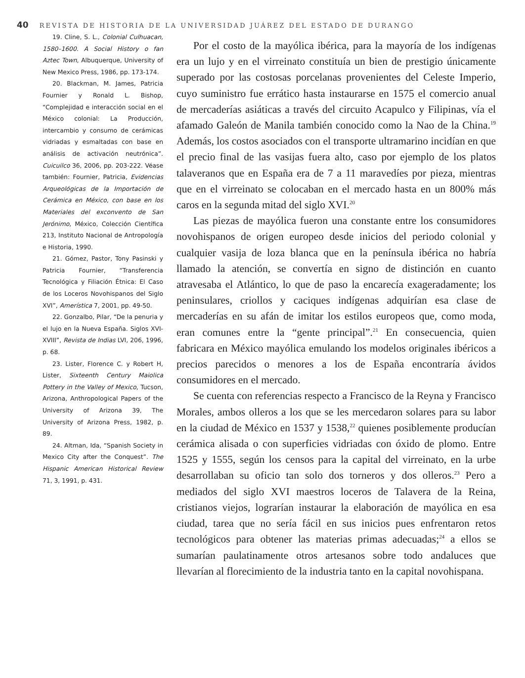40 REVISTA DE HISTORIA DE LA UNIVERSIDAD JUÁREZ DEL ESTADO DE DURANGO
19. Cline, S. L., Colonial Culhuacan, 1580–1600. A Social History o fan Aztec Town, Albuquerque, University of New Mexico Press, 1986, pp. 173-174.
20. Blackman, M. James, Patricia Fournier y Ronald L. Bishop, “Complejidad e interacción social en el México colonial: La Producción, intercambio y consumo de cerámicas vidriadas y esmaltadas con base en análisis de activación neutrónica”. Cuicuilco 36, 2006, pp. 203-222. Véase también: Fournier, Patricia, Evidencias Arqueológicas de la Importación de Cerámica en México, con base en los Materiales del exconvento de San Jerónimo, México, Colección Científica 213, Instituto Nacional de Antropología e Historia, 1990.
21. Gómez, Pastor, Tony Pasinski y Patricia Fournier, “Transferencia Tecnológica y Filiación Étnica: El Caso de los Loceros Novohispanos del Siglo XVI”, Amerística 7, 2001, pp. 49-50.
22. Gonzalbo, Pilar, “De la penuria y el lujo en la Nueva España. Siglos XVI-XVIII”, Revista de Indias LVI, 206, 1996, p. 68.
23. Lister, Florence C. y Robert H, Lister, Sixteenth Century Maiolica Pottery in the Valley of Mexico, Tucson, Arizona, Anthropological Papers of the University of Arizona 39, The University of Arizona Press, 1982, p. 89.
24. Altman, Ida, “Spanish Society in Mexico City after the Conquest”. The Hispanic American Historical Review 71, 3, 1991, p. 431.
Por el costo de la mayólica ibérica, para la mayoría de los indígenas era un lujo y en el virreinato constituía un bien de prestigio únicamente superado por las costosas porcelanas provenientes del Celeste Imperio, cuyo suministro fue errático hasta instaurarse en 1575 el comercio anual de mercaderías asiáticas a través del circuito Acapulco y Filipinas, vía el afamado Galeón de Manila también conocido como la Nao de la China.<sup>19</sup> Además, los costos asociados con el transporte ultramarino incidían en que el precio final de las vasijas fuera alto, caso por ejemplo de los platos talaveranos que en España era de 7 a 11 maravedíes por pieza, mientras que en el virreinato se colocaban en el mercado hasta en un 800% más caros en la segunda mitad del siglo XVI.<sup>20</sup>
Las piezas de mayólica fueron una constante entre los consumidores novohispanos de origen europeo desde inicios del periodo colonial y cualquier vasija de loza blanca que en la península ibérica no habría llamado la atención, se convertía en signo de distinción en cuanto atravesaba el Atlántico, lo que de paso la encarecía exageradamente; los peninsulares, criollos y caciques indígenas adquirían esa clase de mercaderías en su afán de imitar los estilos europeos que, como moda, eran comunes entre la “gente principal”.<sup>21</sup> En consecuencia, quien fabricara en México mayólica emulando los modelos originales ibéricos a precios parecidos o menores a los de España encontraría ávidos consumidores en el mercado.
Se cuenta con referencias respecto a Francisco de la Reyna y Francisco Morales, ambos olleros a los que se les mercedaron solares para su labor en la ciudad de México en 1537 y 1538,<sup>22</sup> quienes posiblemente producían cerámica alisada o con superficies vidriadas con óxido de plomo. Entre 1525 y 1555, según los censos para la capital del virreinato, en la urbe desarrollaban su oficio tan solo dos torneros y dos olleros.<sup>23</sup> Pero a mediados del siglo XVI maestros loceros de Talavera de la Reina, cristianos viejos, lograrían instaurar la elaboración de mayólica en esa ciudad, tarea que no sería fácil en sus inicios pues enfrentaron retos tecnológicos para obtener las materias primas adecuadas;<sup>24</sup> a ellos se sumarían paulatinamente otros artesanos sobre todo andaluces que llevarían al florecimiento de la industria tanto en la capital novohispana.